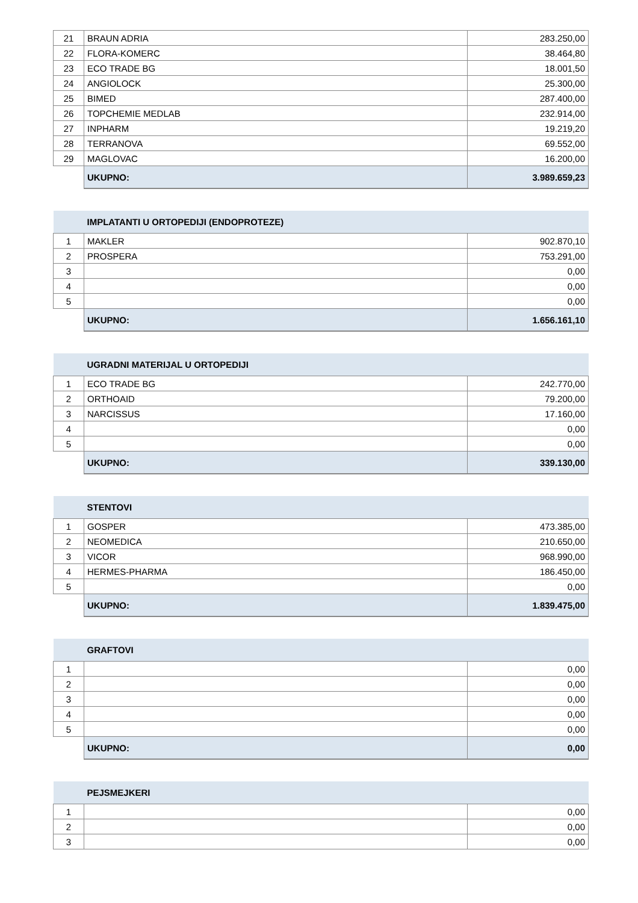| 21 | BRAUN ADRIA | 283.250,00 |
| 22 | FLORA-KOMERC | 38.464,80 |
| 23 | ECO TRADE BG | 18.001,50 |
| 24 | ANGIOLOCK | 25.300,00 |
| 25 | BIMED | 287.400,00 |
| 26 | TOPCHEMIE MEDLAB | 232.914,00 |
| 27 | INPHARM | 19.219,20 |
| 28 | TERRANOVA | 69.552,00 |
| 29 | MAGLOVAC | 16.200,00 |
| | UKUPNO: | 3.989.659,23 |
| | IMPLATANTI U ORTOPEDIJI (ENDOPROTEZE) | |
| 1 | MAKLER | 902.870,10 |
| 2 | PROSPERA | 753.291,00 |
| 3 | | 0,00 |
| 4 | | 0,00 |
| 5 | | 0,00 |
| | UKUPNO: | 1.656.161,10 |
| | UGRADNI MATERIJAL U ORTOPEDIJI | |
| 1 | ECO TRADE BG | 242.770,00 |
| 2 | ORTHOAID | 79.200,00 |
| 3 | NARCISSUS | 17.160,00 |
| 4 | | 0,00 |
| 5 | | 0,00 |
| | UKUPNO: | 339.130,00 |
| | STENTOVI | |
| 1 | GOSPER | 473.385,00 |
| 2 | NEOMEDICA | 210.650,00 |
| 3 | VICOR | 968.990,00 |
| 4 | HERMES-PHARMA | 186.450,00 |
| 5 | | 0,00 |
| | UKUPNO: | 1.839.475,00 |
| | GRAFTOVI | |
| 1 | | 0,00 |
| 2 | | 0,00 |
| 3 | | 0,00 |
| 4 | | 0,00 |
| 5 | | 0,00 |
| | UKUPNO: | 0,00 |
| | PEJSMEJKERI | |
| 1 | | 0,00 |
| 2 | | 0,00 |
| 3 | | 0,00 |